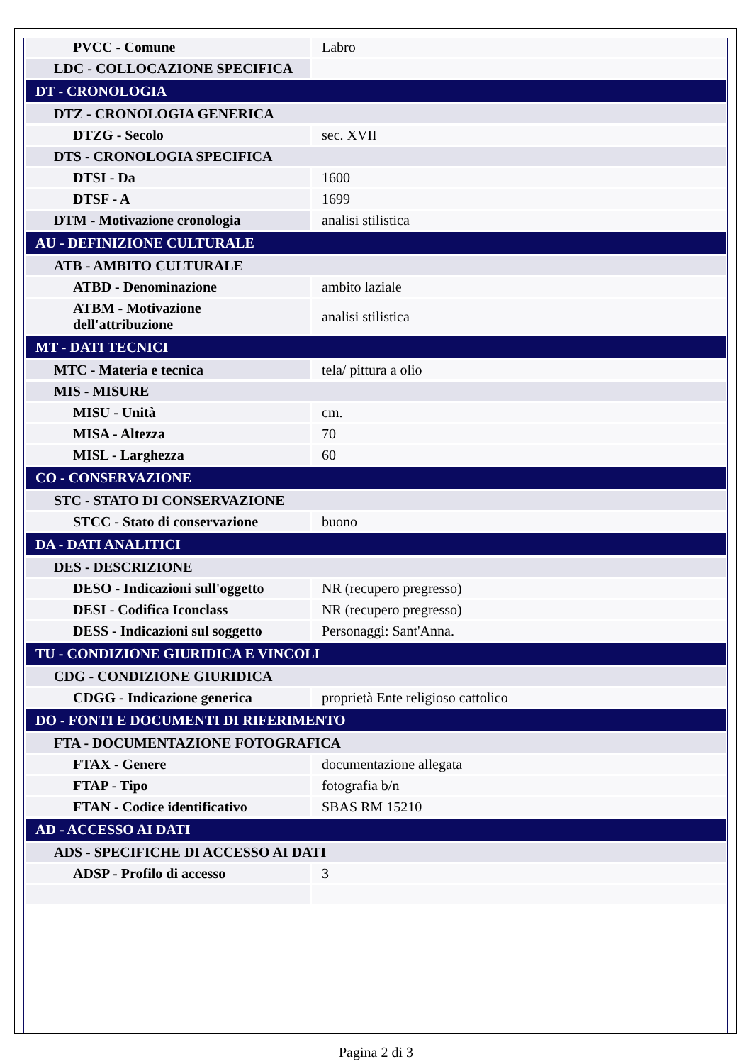| PVCC - Comune | Labro |
| LDC - COLLOCAZIONE SPECIFICA | |
| DT - CRONOLOGIA | |
| DTZ - CRONOLOGIA GENERICA | |
| DTZG - Secolo | sec. XVII |
| DTS - CRONOLOGIA SPECIFICA | |
| DTSI - Da | 1600 |
| DTSF - A | 1699 |
| DTM - Motivazione cronologia | analisi stilistica |
| AU - DEFINIZIONE CULTURALE | |
| ATB - AMBITO CULTURALE | |
| ATBD - Denominazione | ambito laziale |
| ATBM - Motivazione dell'attribuzione | analisi stilistica |
| MT - DATI TECNICI | |
| MTC - Materia e tecnica | tela/ pittura a olio |
| MIS - MISURE | |
| MISU - Unità | cm. |
| MISA - Altezza | 70 |
| MISL - Larghezza | 60 |
| CO - CONSERVAZIONE | |
| STC - STATO DI CONSERVAZIONE | |
| STCC - Stato di conservazione | buono |
| DA - DATI ANALITICI | |
| DES - DESCRIZIONE | |
| DESO - Indicazioni sull'oggetto | NR (recupero pregresso) |
| DESI - Codifica Iconclass | NR (recupero pregresso) |
| DESS - Indicazioni sul soggetto | Personaggi: Sant'Anna. |
| TU - CONDIZIONE GIURIDICA E VINCOLI | |
| CDG - CONDIZIONE GIURIDICA | |
| CDGG - Indicazione generica | proprietà Ente religioso cattolico |
| DO - FONTI E DOCUMENTI DI RIFERIMENTO | |
| FTA - DOCUMENTAZIONE FOTOGRAFICA | |
| FTAX - Genere | documentazione allegata |
| FTAP - Tipo | fotografia b/n |
| FTAN - Codice identificativo | SBAS RM 15210 |
| AD - ACCESSO AI DATI | |
| ADS - SPECIFICHE DI ACCESSO AI DATI | |
| ADSP - Profilo di accesso | 3 |
Pagina 2 di 3